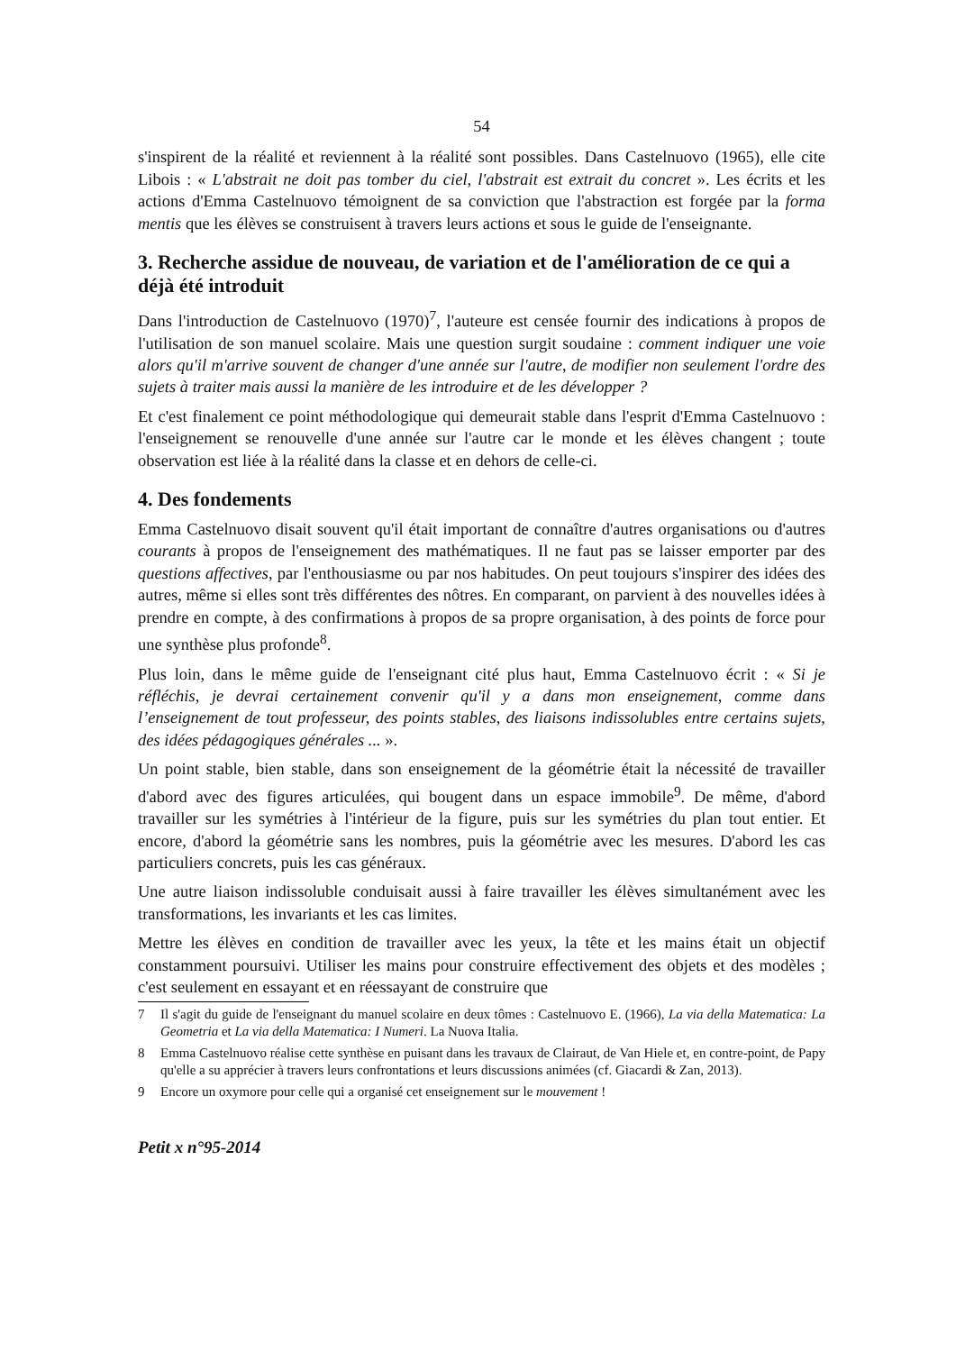54
s'inspirent de la réalité et reviennent à la réalité sont possibles. Dans Castelnuovo (1965), elle cite Libois : « L'abstrait ne doit pas tomber du ciel, l'abstrait est extrait du concret ». Les écrits et les actions d'Emma Castelnuovo témoignent de sa conviction que l'abstraction est forgée par la forma mentis que les élèves se construisent à travers leurs actions et sous le guide de l'enseignante.
3. Recherche assidue de nouveau, de variation et de l'amélioration de ce qui a déjà été introduit
Dans l'introduction de Castelnuovo (1970)<sup>7</sup>, l'auteure est censée fournir des indications à propos de l'utilisation de son manuel scolaire. Mais une question surgit soudaine : comment indiquer une voie alors qu'il m'arrive souvent de changer d'une année sur l'autre, de modifier non seulement l'ordre des sujets à traiter mais aussi la manière de les introduire et de les développer ?
Et c'est finalement ce point méthodologique qui demeurait stable dans l'esprit d'Emma Castelnuovo : l'enseignement se renouvelle d'une année sur l'autre car le monde et les élèves changent ; toute observation est liée à la réalité dans la classe et en dehors de celle-ci.
4. Des fondements
Emma Castelnuovo disait souvent qu'il était important de connaître d'autres organisations ou d'autres courants à propos de l'enseignement des mathématiques. Il ne faut pas se laisser emporter par des questions affectives, par l'enthousiasme ou par nos habitudes. On peut toujours s'inspirer des idées des autres, même si elles sont très différentes des nôtres. En comparant, on parvient à des nouvelles idées à prendre en compte, à des confirmations à propos de sa propre organisation, à des points de force pour une synthèse plus profonde<sup>8</sup>.
Plus loin, dans le même guide de l'enseignant cité plus haut, Emma Castelnuovo écrit : « Si je réfléchis, je devrai certainement convenir qu'il y a dans mon enseignement, comme dans l’enseignement de tout professeur, des points stables, des liaisons indissolubles entre certains sujets, des idées pédagogiques générales ... ».
Un point stable, bien stable, dans son enseignement de la géométrie était la nécessité de travailler d'abord avec des figures articulées, qui bougent dans un espace immobile<sup>9</sup>. De même, d'abord travailler sur les symétries à l'intérieur de la figure, puis sur les symétries du plan tout entier. Et encore, d'abord la géométrie sans les nombres, puis la géométrie avec les mesures. D'abord les cas particuliers concrets, puis les cas généraux.
Une autre liaison indissoluble conduisait aussi à faire travailler les élèves simultanément avec les transformations, les invariants et les cas limites.
Mettre les élèves en condition de travailler avec les yeux, la tête et les mains était un objectif constamment poursuivi. Utiliser les mains pour construire effectivement des objets et des modèles ; c'est seulement en essayant et en réessayant de construire que
7 Il s'agit du guide de l'enseignant du manuel scolaire en deux tômes : Castelnuovo E. (1966), La via della Matematica: La Geometria et La via della Matematica: I Numeri. La Nuova Italia.
8 Emma Castelnuovo réalise cette synthèse en puisant dans les travaux de Clairaut, de Van Hiele et, en contre-point, de Papy qu'elle a su apprécier à travers leurs confrontations et leurs discussions animées (cf. Giacardi & Zan, 2013).
9 Encore un oxymore pour celle qui a organisé cet enseignement sur le mouvement !
Petit x n°95-2014